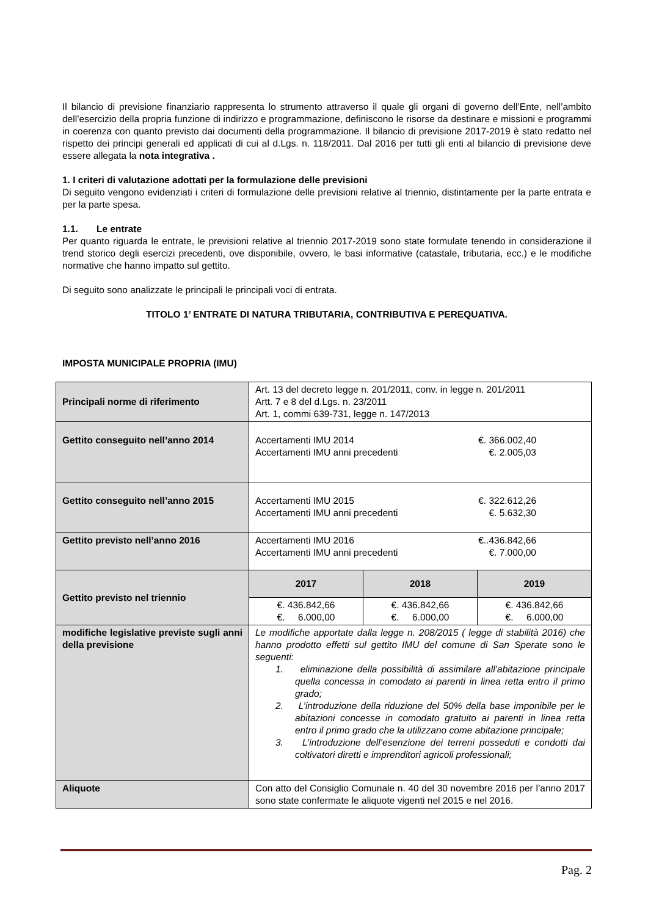Il bilancio di previsione finanziario rappresenta lo strumento attraverso il quale gli organi di governo dell’Ente, nell’ambito dell’esercizio della propria funzione di indirizzo e programmazione, definiscono le risorse da destinare e missioni e programmi in coerenza con quanto previsto dai documenti della programmazione. Il bilancio di previsione 2017-2019 è stato redatto nel rispetto dei principi generali ed applicati di cui al d.Lgs. n. 118/2011. Dal 2016 per tutti gli enti al bilancio di previsione deve essere allegata la nota integrativa .
1. I criteri di valutazione adottati per la formulazione delle previsioni
Di seguito vengono evidenziati i criteri di formulazione delle previsioni relative al triennio, distintamente per la parte entrata e per la parte spesa.
1.1. Le entrate
Per quanto riguarda le entrate, le previsioni relative al triennio 2017-2019 sono state formulate tenendo in considerazione il trend storico degli esercizi precedenti, ove disponibile, ovvero, le basi informative (catastale, tributaria, ecc.) e le modifiche normative che hanno impatto sul gettito.
Di seguito sono analizzate le principali le principali voci di entrata.
TITOLO 1’ ENTRATE DI NATURA TRIBUTARIA, CONTRIBUTIVA E PEREQUATIVA.
IMPOSTA MUNICIPALE PROPRIA (IMU)
| Principali norme di riferimento | Art. 13 del decreto legge n. 201/2011, conv. in legge n. 201/2011 Artt. 7 e 8 del d.Lgs. n. 23/2011 Art. 1, commi 639-731, legge n. 147/2013 | | |
| Gettito conseguito nell’anno 2014 | Accertamenti IMU 2014 €. 366.002,40 Accertamenti IMU anni precedenti €. 2.005,03 | | |
| Gettito conseguito nell’anno 2015 | Accertamenti IMU 2015 €. 322.612,26 Accertamenti IMU anni precedenti €. 5.632,30 | | |
| Gettito previsto nell’anno 2016 | Accertamenti IMU 2016 €..436.842,66 Accertamenti IMU anni precedenti €. 7.000,00 | | |
| Gettito previsto nel triennio | 2017 | 2018 | 2019 |
| | €. 436.842,66 €. 6.000,00 | €. 436.842,66 €. 6.000,00 | €. 436.842,66 €. 6.000,00 |
| modifiche legislative previste sugli anni della previsione | Le modifiche apportate dalla legge n. 208/2015 ( legge di stabilità 2016) che hanno prodotto effetti sul gettito IMU del comune di San Sperate sono le seguenti: 1. eliminazione della possibilità di assimilare all’abitazione principale quella concessa in comodato ai parenti in linea retta entro il primo grado; 2. L’introduzione della riduzione del 50% della base imponibile per le abitazioni concesse in comodato gratuito ai parenti in linea retta entro il primo grado che la utilizzano come abitazione principale; 3. L’introduzione dell’esenzione dei terreni posseduti e condotti dai coltivatori diretti e imprenditori agricoli professionali; | | |
| Aliquote | Con atto del Consiglio Comunale n. 40 del 30 novembre 2016 per l’anno 2017 sono state confermate le aliquote vigenti nel 2015 e nel 2016. | | |
Pag. 2